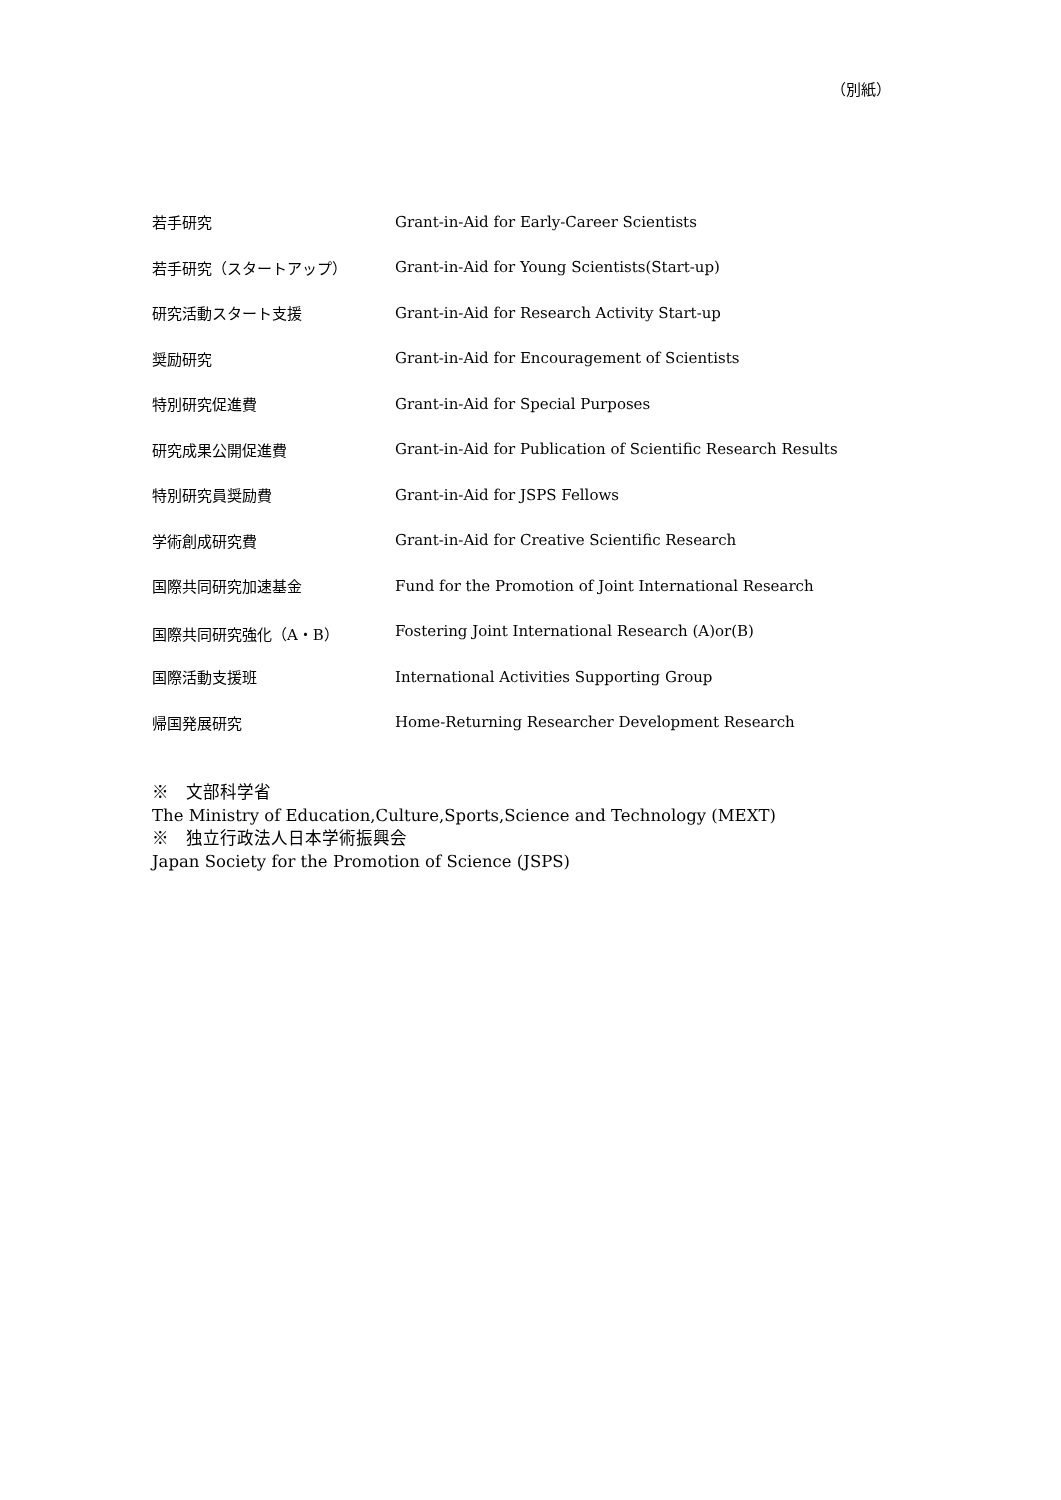（別紙）
| 若手研究 | Grant-in-Aid for Early-Career Scientists |
| 若手研究（スタートアップ） | Grant-in-Aid for Young Scientists(Start-up) |
| 研究活動スタート支援 | Grant-in-Aid for Research Activity Start-up |
| 奨励研究 | Grant-in-Aid for Encouragement of Scientists |
| 特別研究促進費 | Grant-in-Aid for Special Purposes |
| 研究成果公開促進費 | Grant-in-Aid for Publication of Scientific Research Results |
| 特別研究員奨励費 | Grant-in-Aid for JSPS Fellows |
| 学術創成研究費 | Grant-in-Aid for Creative Scientific Research |
| 国際共同研究加速基金 | Fund for the Promotion of Joint International Research |
| 国際共同研究強化（A・B） | Fostering Joint International Research (A)or(B) |
| 国際活動支援班 | International Activities Supporting Group |
| 帰国発展研究 | Home-Returning Researcher Development Research |
※　文部科学省
The Ministry of Education,Culture,Sports,Science and Technology (MEXT)
※　独立行政法人日本学術振興会
Japan Society for the Promotion of Science (JSPS)